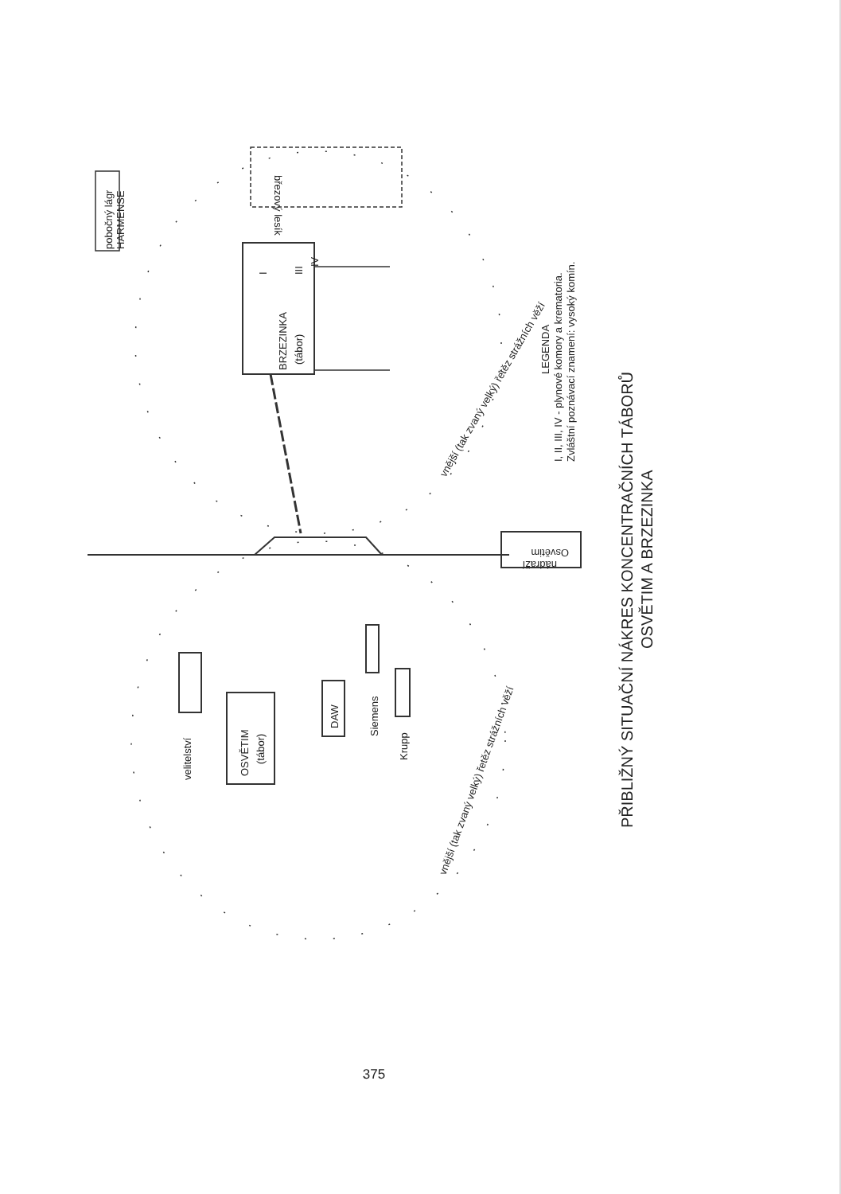pobočný lágr
HARMENSE
BRZEZINKA
(tábor)
I
III
IV
březový lesík
nádraží
Osvětim
velitelství
OSVĚTIM
(tábor)
DAW
Siemens
Krupp
vnější (tak zvaný velký) řetěz strážních věží
vnější (tak zvaný velký) řetěz strážních věží
LEGENDA
I, II, III, IV - plynové komory a krematoria.
Zvláštní poznávací znamení: vysoký komín.
PŘIBLIŽNÝ SITUAČNÍ NÁKRES KONCENTRAČNÍCH TÁBORŮ
OSVĚTIM A BRZEZINKA
375